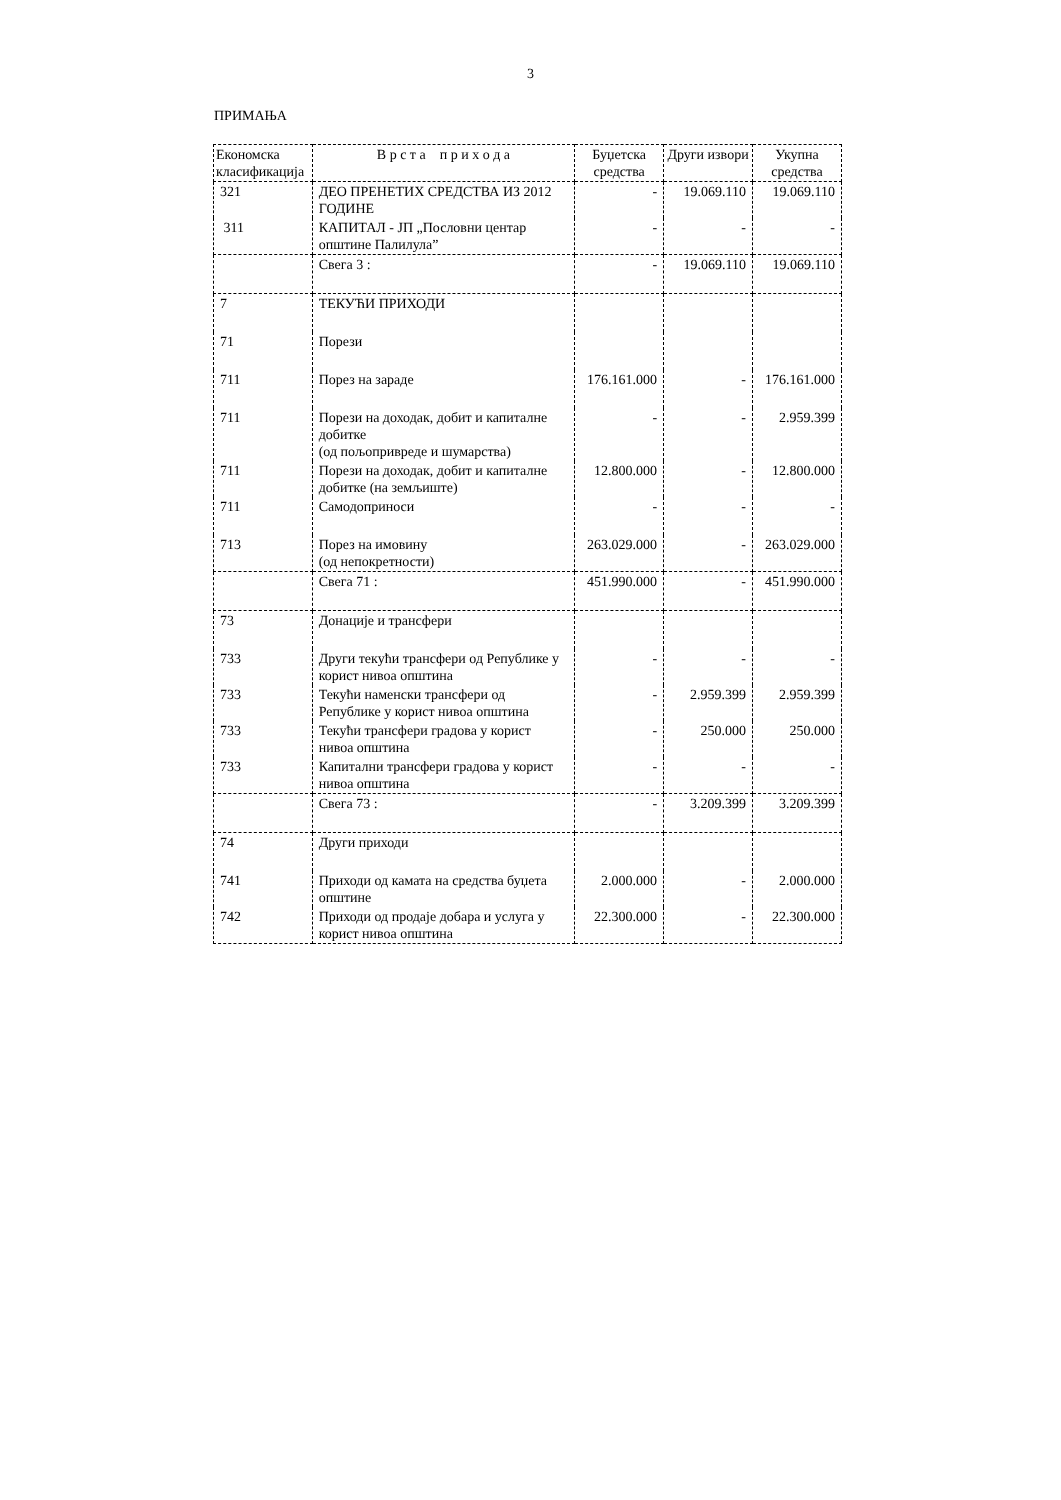3
ПРИМАЊА
| Економска класификација | В р с т а п р и х о д а | Буџетска средства | Други извори | Укупна средства |
| --- | --- | --- | --- | --- |
| 321 | ДЕО ПРЕНЕТИХ СРЕДСТВА ИЗ 2012 ГОДИНЕ | - | 19.069.110 | 19.069.110 |
| 311 | КАПИТАЛ - ЈП „Пословни центар општине Палилула” | - | - | - |
| | Свега 3 : | - | 19.069.110 | 19.069.110 |
| 7 | ТЕКУЋИ ПРИХОДИ | | | |
| 71 | Порези | | | |
| 711 | Порез на зараде | 176.161.000 | - | 176.161.000 |
| 711 | Порези на доходак, добит и капиталне добитке (од пољопривреде и шумарства) | - | - | 2.959.399 |
| 711 | Порези на доходак, добит и капиталне добитке (на земљиште) | 12.800.000 | - | 12.800.000 |
| 711 | Самодоприноси | - | - | - |
| 713 | Порез на имовину (од непокретности) | 263.029.000 | - | 263.029.000 |
| | Свега 71 : | 451.990.000 | - | 451.990.000 |
| 73 | Донације и трансфери | | | |
| 733 | Други текући трансфери од Републике у корист нивоа општина | - | - | - |
| 733 | Текући наменски трансфери од Републике у корист нивоа општина | - | 2.959.399 | 2.959.399 |
| 733 | Текући трансфери градова у корист нивоа општина | - | 250.000 | 250.000 |
| 733 | Капитални трансфери градова у корист нивоа општина | - | - | - |
| | Свега 73 : | - | 3.209.399 | 3.209.399 |
| 74 | Други приходи | | | |
| 741 | Приходи од камата на средства буџета општине | 2.000.000 | - | 2.000.000 |
| 742 | Приходи од продаје добара и услуга у корист нивоа општина | 22.300.000 | - | 22.300.000 |